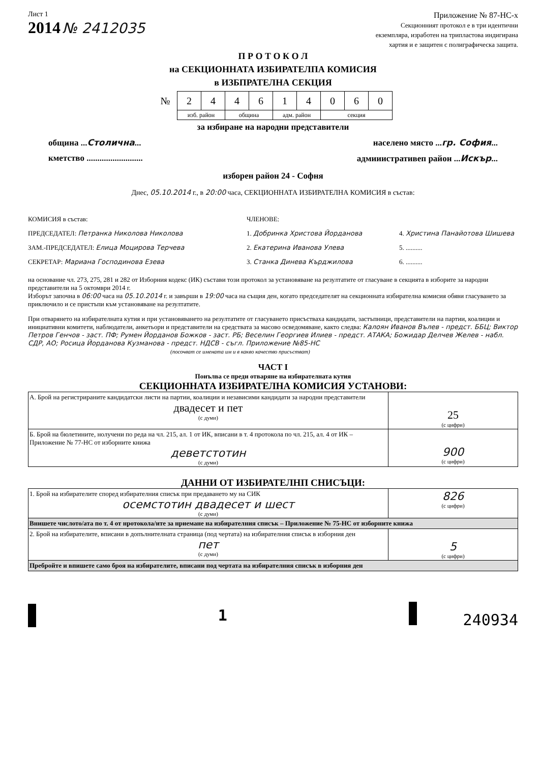Лист 1
2014 № 2412035
Приложение № 87-НС-х
Секционният протокол е в три идентични
екземпляра, изработен на трипластова индигирана
хартия и е защитен с полиграфическа защита.
П Р О Т О К О Л
на СЕКЦИОННАТА ИЗБИРАТЕЛПА КОМИСИЯ
в ИЗБПРАТЕЛНА СЕКЦИЯ
| № | 2 | 4 | 4 | 6 | 1 | 4 | 0 | 6 | 0 |
| | изб. район | | община | | адм. район | | секция | | |
за избиране на народни представители
община ...Столична... населено място ...гр. София...
кметство .......................... адмииистративеп район ...Искър...
изборен район 24 - Софня
Днес, 05.10.2014 г., в 20:00 часа, СЕКЦИОННАТА ИЗБИРАТЕЛНА КОМИСИЯ в състав:
КОМИСИЯ в състав:
ПРЕДСЕДАТЕЛ: Петранка Николова Николова
ЗАМ.-ПРЕДСЕДАТЕЛ: Елица Моцирова Терчева
СЕКРЕТАР: Мариана Господинова Езева
ЧЛЕНОВЕ:
1. Добринка Христова Йорданова
2. Екатерина Иванова Улева
3. Станка Динева Кърджилова
4. Христина Панайотова Шишева
5. ..........
6. ..........
на основание чл. 273, 275, 281 и 282 от Изборния кодекс (ИК) състави този протокол за установяване на резултатите от гласуване в секцията в изборите за народни представители на 5 октомври 2014 г.
Изборът започна в 06:00 часа на 05.10.2014 г. и завърши в 19:00 часа на същия ден, когато председателят на секционната избирателна комисия обяви гласуването за приключило и се пристъпи към установяване на резултатите.
При отварянето на избирателната кутия и при установяването на резултатите от гласуването присъстваха кандидати, застъпници, представители на партии, коалиции и инициативни комитети, наблюдатели, анкетьори и представители на средствата за масово осведомяване, както следва: Калоян Иванов Вълев - предст. ББЦ; Виктор Петров Генчов - заст. ПФ; Румен Йорданов Божков - заст. РБ; Веселин Георгиев Илиев - предст. АТАКА; Божидар Делчев Желев - набл. СДР, АО; Росица Йорданова Кузманова - предст. НДСВ - съгл. Приложение №85-НС
(посочват се имената им и в какво качество присъстват)
ЧАСТ І
Поиълва се преди отваряне на избирателната кутия
СЕКЦИОННАТА ИЗБИРАТЕЛНА КОМИСИЯ УСТАНОВИ:
| А. Брой на регистрираните кандидатски листи на партии, коалиции и независими кандидати за народни представители двадесет и пет (с думи) | 25 (с цифри) |
| Б. Брой на бюлетините, нолучени по реда на чл. 215, ал. 1 от ИК, вписани в т. 4 протокола по чл. 215, ал. 4 от ИК – Приложение № 77-НС от изборните книжа деветстотин (с думи) | 900 (с цифри) |
ДАННИ ОТ ИЗБИРАТЕЛНП СНИСЪЦИ:
| 1. Брой на избирателите според избирателния списък при предаването му на СИК осемстотин двадесет и шест (с думи) | 826 (с цифри) |
| Внишете числото/ата по т. 4 от нротокола/ите за нриемане на избирателния списък – Приложение № 75-НС от изборните книжа | |
| 2. Брой на избирателите, вписани в допълнителната страница (под чертата) на избирателния списък в изборния ден пет (с думи) | 5 (с цифри) |
| Пребройте и впишете само броя на избирателите, вписани под чертата на избирателния списък в изборния ден | |
1 240934